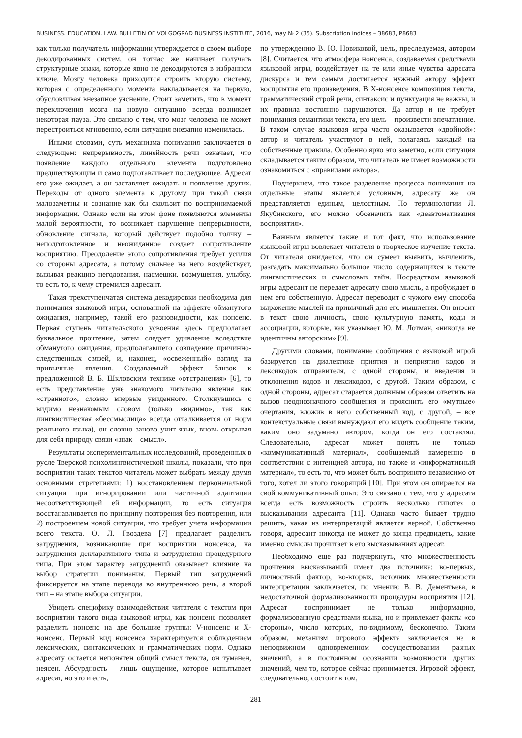BUSINESS. EDUCATION. LAW. BULLETIN OF VOLGOGRAD BUSINESS INSTITUTE, 2016, may № 2 (35). Subscription indices – 38683, P8683
как только получатель информации утверждается в своем выборе декодированных систем, он тотчас же начинает получать структурные знаки, которые явно не декодируются в избранном ключе. Мозгу человека приходится строить вторую систему, которая с определенного момента накладывается на первую, обусловливая внезапное уяснение. Стоит заметить, что в момент переключения мозга на новую ситуацию всегда возникает некоторая пауза. Это связано с тем, что мозг человека не может перестроиться мгновенно, если ситуация внезапно изменилась.
Иными словами, суть механизма понимания заключается в следующем: непрерывность, линейность речи означает, что появление каждого отдельного элемента подготовлено предшествующим и само подготавливает последующее. Адресат его уже ожидает, а он заставляет ожидать и появление других. Переходы от одного элемента к другому при такой связи малозаметны и сознание как бы скользит по воспринимаемой информации. Однако если на этом фоне появляются элементы малой вероятности, то возникает нарушение непрерывности, обновление сигнала, который действует подобно толчку – неподготовленное и неожиданное создает сопротивление восприятию. Преодоление этого сопротивления требует усилия со стороны адресата, а потому сильнее на него воздействует, вызывая реакцию негодования, насмешки, возмущения, улыбку, то есть то, к чему стремился адресант.
Такая трехступенчатая система декодировки необходима для понимания языковой игры, основанной на эффекте обманутого ожидания, например, такой его разновидности, как нонсенс. Первая ступень читательского усвоения здесь предполагает буквальное прочтение, затем следует удивление вследствие обманутого ожидания, предполагавшего совпадение причинно-следственных связей, и, наконец, «освеженный» взгляд на привычные явления. Создаваемый эффект близок к предложенной В. Б. Шкловским технике «отстранения» [6], то есть представление уже знакомого читателю явления как «странного», словно впервые увиденного. Столкнувшись с видимо незнакомым словом (только «видимо», так как лингвистическая «бессмыслица» всегда отталкивается от норм реального языка), он словно заново учит язык, вновь открывая для себя природу связи «знак – смысл».
Результаты экспериментальных исследований, проведенных в русле Тверской психолингвистической школы, показали, что при восприятии таких текстов читатель может выбрать между двумя основными стратегиями: 1) восстановлением первоначальной ситуации при игнорировании или частичной адаптации несоответствующей ей информации, то есть ситуация восстанавливается по принципу повторения без повторения, или 2) построением новой ситуации, что требует учета информации всего текста. О. Л. Гвоздева [7] предлагает разделить затруднения, возникающие при восприятии нонсенса, на затруднения декларативного типа и затруднения процедурного типа. При этом характер затруднений оказывает влияние на выбор стратегии понимания. Первый тип затруднений фиксируется на этапе перевода во внутреннюю речь, а второй тип – на этапе выбора ситуации.
Увидеть специфику взаимодействия читателя с текстом при восприятии такого вида языковой игры, как нонсенс позволяет разделить нонсенс на две большие группы: V-нонсенс и X-нонсенс. Первый вид нонсенса характеризуется соблюдением лексических, синтаксических и грамматических норм. Однако адресату остается непонятен общий смысл текста, он туманен, неясен. Абсурдность – лишь ощущение, которое испытывает адресат, но это и есть,
по утверждению В. Ю. Новиковой, цель, преследуемая, автором [8]. Считается, что атмосфера нонсенса, создаваемая средствами языковой игры, воздействует на те или иные чувства адресата дискурса и тем самым достигается нужный автору эффект восприятия его произведения. В X-нонсенсе композиция текста, грамматический строй речи, синтаксис и пунктуация не важны, и их правила постоянно нарушаются. Да автор и не требует понимания семантики текста, его цель – произвести впечатление. В таком случае языковая игра часто оказывается «двойной»: автор и читатель участвуют в ней, полагаясь каждый на собственные правила. Особенно ярко это заметно, если ситуация складывается таким образом, что читатель не имеет возможности ознакомиться с «правилами автора».
Подчеркнем, что такое разделение процесса понимания на отдельные этапы является условным, адресату же он представляется единым, целостным. По терминологии Л. Якубинского, его можно обозначить как «деавтоматизация восприятия».
Важным является также и тот факт, что использование языковой игры вовлекает читателя в творческое изучение текста. От читателя ожидается, что он сумеет выявить, вычленить, разгадать максимально большое число содержащихся в тексте лингвистических и смысловых тайн. Посредством языковой игры адресант не передает адресату свою мысль, а пробуждает в нем его собственную. Адресат переводит с чужого ему способа выражение мыслей на привычный для его мышления. Он вносит в текст свою личность, свою культурную память, коды и ассоциации, которые, как указывает Ю. М. Лотман, «никогда не идентичны авторским» [9].
Другими словами, понимание сообщения с языковой игрой базируется на диалектике приятия и неприятия кодов и лексикодов отправителя, с одной стороны, и введения и отклонения кодов и лексикодов, с другой. Таким образом, с одной стороны, адресат старается должным образом ответить на вызов неоднозначного сообщения и прояснить его «мутные» очертания, вложив в него собственный код, с другой, – все контекстуальные связи вынуждают его видеть сообщение таким, каким оно задумано автором, когда он его составлял. Следовательно, адресат может понять не только «коммуникативный материал», сообщаемый намеренно в соответствии с интенцией автора, но также и «информативный материал», то есть то, что может быть воспринято независимо от того, хотел ли этого говорящий [10]. При этом он опирается на свой коммуникативный опыт. Это связано с тем, что у адресата всегда есть возможность строить несколько гипотез о высказывании адресанта [11]. Однако часто бывает трудно решить, какая из интерпретаций является верной. Собственно говоря, адресант никогда не может до конца предвидеть, какие именно смыслы прочитает в его высказываниях адресат.
Необходимо еще раз подчеркнуть, что множественность прочтения высказываний имеет два источника: во-первых, личностный фактор, во-вторых, источник множественности интерпретации заключается, по мнению В. В. Дементьева, в недостаточной формализованности процедуры восприятия [12]. Адресат воспринимает не только информацию, формализованную средствами языка, но и привлекает факты «со стороны», число которых, по-видимому, бесконечно. Таким образом, механизм игрового эффекта заключается не в неподвижном одновременном сосуществовании разных значений, а в постоянном осознании возможности других значений, чем то, которое сейчас принимается. Игровой эффект, следовательно, состоит в том,
281